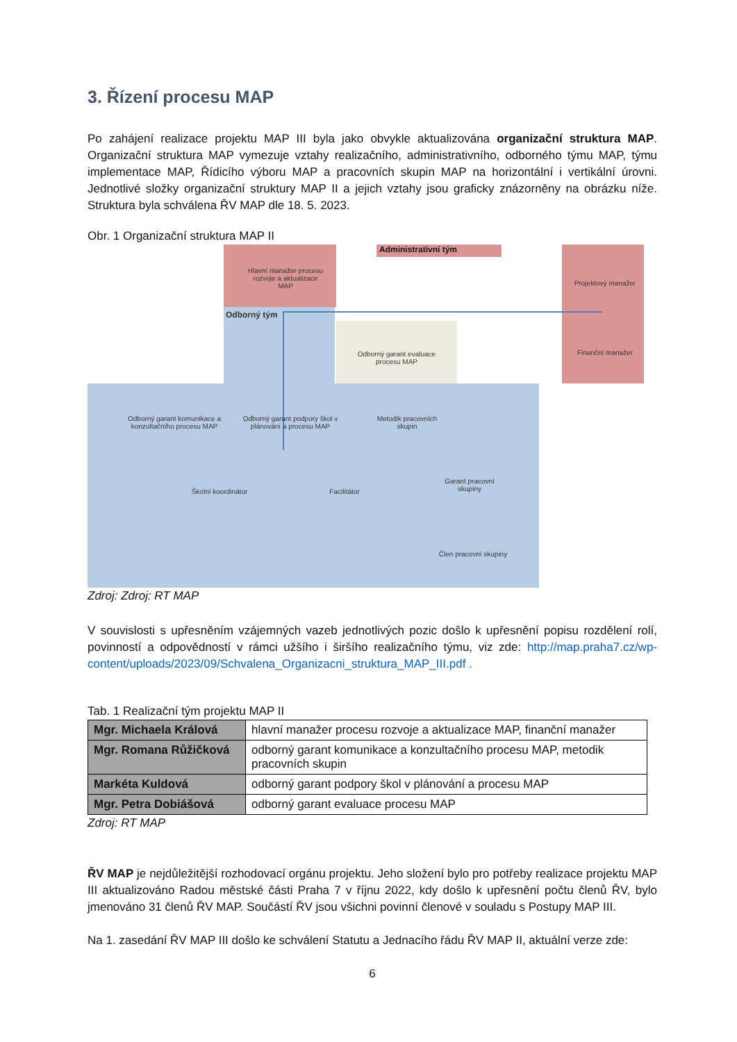3. Řízení procesu MAP
Po zahájení realizace projektu MAP III byla jako obvykle aktualizována organizační struktura MAP. Organizační struktura MAP vymezuje vztahy realizačního, administrativního, odborného týmu MAP, týmu implementace MAP, Řídicího výboru MAP a pracovních skupin MAP na horizontální i vertikální úrovni. Jednotlivé složky organizační struktury MAP II a jejich vztahy jsou graficky znázorněny na obrázku níže. Struktura byla schválena ŘV MAP dle 18. 5. 2023.
Obr. 1 Organizační struktura MAP II
Administrativní tým
Hlavní manažer procesu rozvoje a aktualizace MAP
Odborný tým
Projektový manažer
Finanční manažer
Odborný garant evaluace procesu MAP
Odborný garant komunikace a konzultačního procesu MAP
Odborný garant podpory škol v plánování a procesu MAP
Metodik pracovních skupin
Školní koordinátor Facilitátor
Garant pracovní skupiny
Člen pracovní skupiny
Zdroj: Zdroj: RT MAP
V souvislosti s upřesněním vzájemných vazeb jednotlivých pozic došlo k upřesnění popisu rozdělení rolí, povinností a odpovědností v rámci užšího i širšího realizačního týmu, viz zde: http://map.praha7.cz/wp-content/uploads/2023/09/Schvalena_Organizacni_struktura_MAP_III.pdf .
Tab. 1 Realizační tým projektu MAP II
| Mgr. Michaela Králová | hlavní manažer procesu rozvoje a aktualizace MAP, finanční manažer |
| Mgr. Romana Růžičková | odborný garant komunikace a konzultačního procesu MAP, metodik pracovních skupin |
| Markéta Kuldová | odborný garant podpory škol v plánování a procesu MAP |
| Mgr. Petra Dobiášová | odborný garant evaluace procesu MAP |
Zdroj: RT MAP
ŘV MAP je nejdůležitější rozhodovací orgánu projektu. Jeho složení bylo pro potřeby realizace projektu MAP III aktualizováno Radou městské části Praha 7 v říjnu 2022, kdy došlo k upřesnění počtu členů ŘV, bylo jmenováno 31 členů ŘV MAP. Součástí ŘV jsou všichni povinní členové v souladu s Postupy MAP III.
Na 1. zasedání ŘV MAP III došlo ke schválení Statutu a Jednacího řádu ŘV MAP II, aktuální verze zde:
6